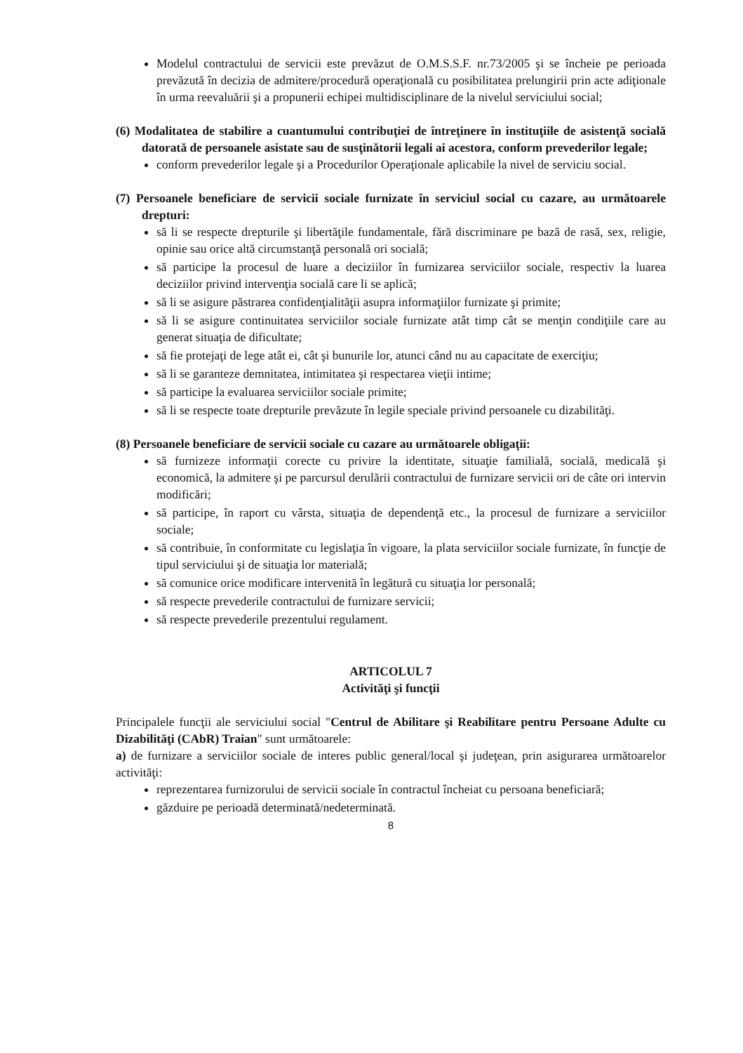Modelul contractului de servicii este prevăzut de O.M.S.S.F. nr.73/2005 şi se încheie pe perioada prevăzută în decizia de admitere/procedură operaţională cu posibilitatea prelungirii prin acte adiţionale în urma reevaluării şi a propunerii echipei multidisciplinare de la nivelul serviciului social;
(6) Modalitatea de stabilire a cuantumului contribuţiei de întreţinere în instituţiile de asistenţă socială datorată de persoanele asistate sau de susţinătorii legali ai acestora, conform prevederilor legale;
conform prevederilor legale şi a Procedurilor Operaţionale aplicabile la nivel de serviciu social.
(7) Persoanele beneficiare de servicii sociale furnizate în serviciul social cu cazare, au următoarele drepturi:
să li se respecte drepturile şi libertăţile fundamentale, fără discriminare pe bază de rasă, sex, religie, opinie sau orice altă circumstanţă personală ori socială;
să participe la procesul de luare a deciziilor în furnizarea serviciilor sociale, respectiv la luarea deciziilor privind intervenţia socială care li se aplică;
să li se asigure păstrarea confidenţialităţii asupra informaţiilor furnizate şi primite;
să li se asigure continuitatea serviciilor sociale furnizate atât timp cât se menţin condiţiile care au generat situaţia de dificultate;
să fie protejaţi de lege atât ei, cât şi bunurile lor, atunci când nu au capacitate de exerciţiu;
să li se garanteze demnitatea, intimitatea şi respectarea vieţii intime;
să participe la evaluarea serviciilor sociale primite;
să li se respecte toate drepturile prevăzute în legile speciale privind persoanele cu dizabilităţi.
(8) Persoanele beneficiare de servicii sociale cu cazare au următoarele obligaţii:
să furnizeze informaţii corecte cu privire la identitate, situaţie familială, socială, medicală şi economică, la admitere şi pe parcursul derulării contractului de furnizare servicii ori de câte ori intervin modificări;
să participe, în raport cu vârsta, situaţia de dependenţă etc., la procesul de furnizare a serviciilor sociale;
să contribuie, în conformitate cu legislaţia în vigoare, la plata serviciilor sociale furnizate, în funcţie de tipul serviciului şi de situaţia lor materială;
să comunice orice modificare intervenită în legătură cu situaţia lor personală;
să respecte prevederile contractului de furnizare servicii;
să respecte prevederile prezentului regulament.
ARTICOLUL 7
Activităţi şi funcţii
Principalele funcţii ale serviciului social "Centrul de Abilitare şi Reabilitare pentru Persoane Adulte cu Dizabilităţi (CAbR) Traian" sunt următoarele:
a) de furnizare a serviciilor sociale de interes public general/local şi judeţean, prin asigurarea următoarelor activităţi:
reprezentarea furnizorului de servicii sociale în contractul încheiat cu persoana beneficiară;
găzduire pe perioadă determinată/nedeterminată.
8